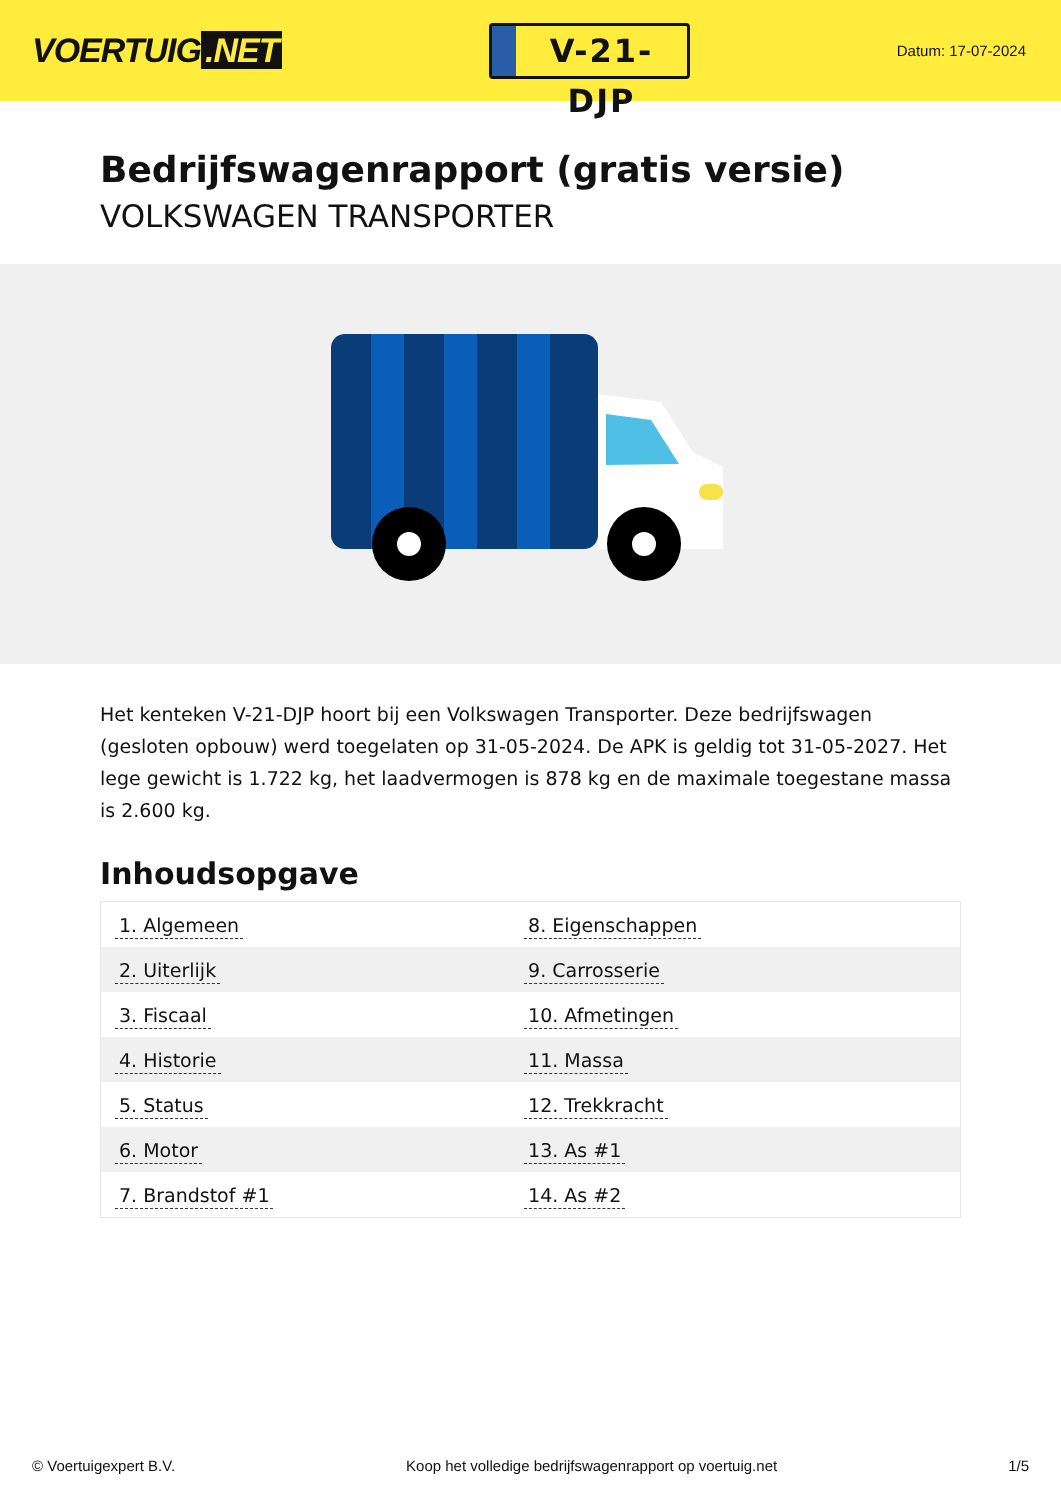VOERTUIG.NET
V-21-DJP
Datum: 17-07-2024
Bedrijfswagenrapport (gratis versie)
VOLKSWAGEN TRANSPORTER
Het kenteken V-21-DJP hoort bij een Volkswagen Transporter. Deze bedrijfswagen (gesloten opbouw) werd toegelaten op 31-05-2024. De APK is geldig tot 31-05-2027. Het lege gewicht is 1.722 kg, het laadvermogen is 878 kg en de maximale toegestane massa is 2.600 kg.
Inhoudsopgave
| 1. Algemeen | 8. Eigenschappen |
| 2. Uiterlijk | 9. Carrosserie |
| 3. Fiscaal | 10. Afmetingen |
| 4. Historie | 11. Massa |
| 5. Status | 12. Trekkracht |
| 6. Motor | 13. As #1 |
| 7. Brandstof #1 | 14. As #2 |
© Voertuigexpert B.V. Koop het volledige bedrijfswagenrapport op voertuig.net 1/5